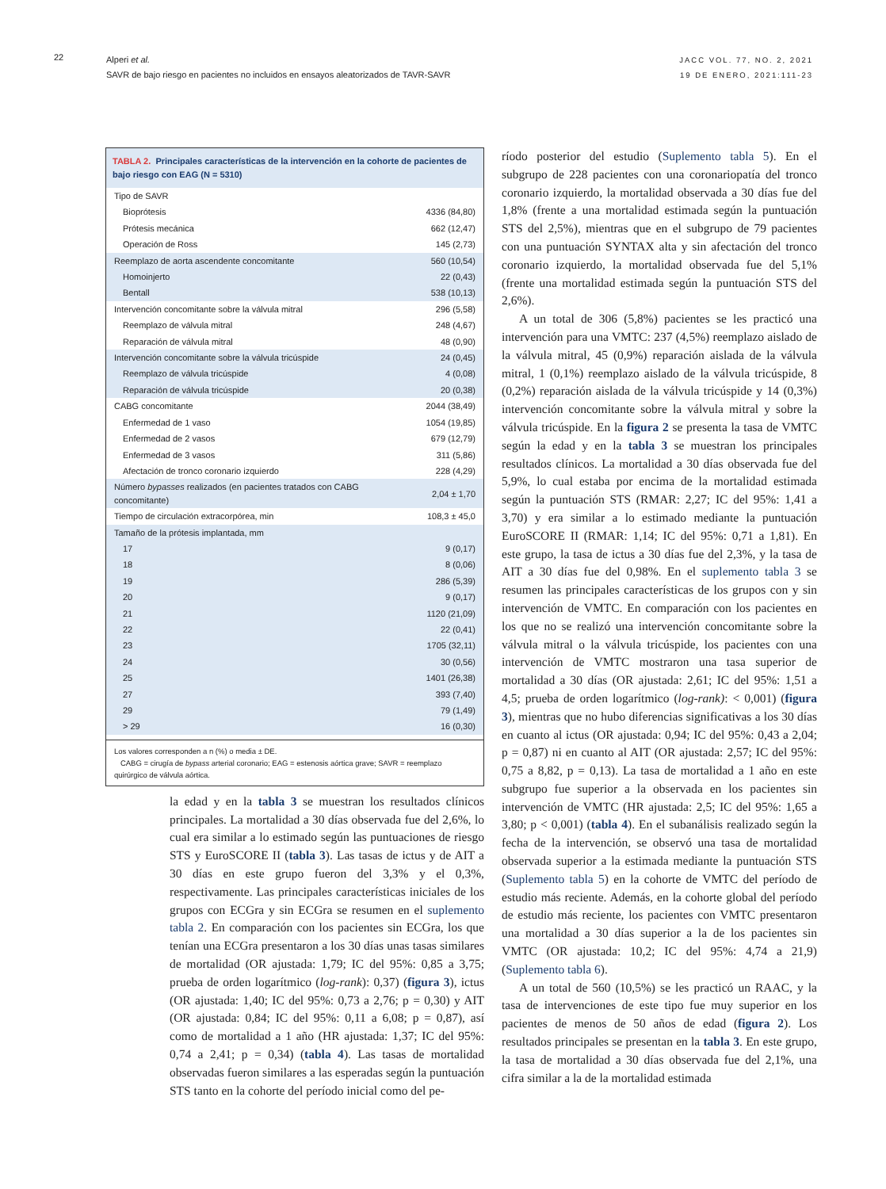22
Alperi et al.
SAVR de bajo riesgo en pacientes no incluidos en ensayos aleatorizados de TAVR-SAVR
JACC VOL. 77, NO. 2, 2021
19 DE ENERO, 2021:111-23
TABLA 2. Principales características de la intervención en la cohorte de pacientes de bajo riesgo con EAG (N = 5310)
| Tipo de SAVR | |
| Bioprótesis | 4336 (84,80) |
| Prótesis mecánica | 662 (12,47) |
| Operación de Ross | 145 (2,73) |
| Reemplazo de aorta ascendente concomitante | 560 (10,54) |
| Homoinjerto | 22 (0,43) |
| Bentall | 538 (10,13) |
| Intervención concomitante sobre la válvula mitral | 296 (5,58) |
| Reemplazo de válvula mitral | 248 (4,67) |
| Reparación de válvula mitral | 48 (0,90) |
| Intervención concomitante sobre la válvula tricúspide | 24 (0,45) |
| Reemplazo de válvula tricúspide | 4 (0,08) |
| Reparación de válvula tricúspide | 20 (0,38) |
| CABG concomitante | 2044 (38,49) |
| Enfermedad de 1 vaso | 1054 (19,85) |
| Enfermedad de 2 vasos | 679 (12,79) |
| Enfermedad de 3 vasos | 311 (5,86) |
| Afectación de tronco coronario izquierdo | 228 (4,29) |
| Número bypasses realizados (en pacientes tratados con CABG concomitante) | 2,04 ± 1,70 |
| Tiempo de circulación extracorpórea, min | 108,3 ± 45,0 |
| Tamaño de la prótesis implantada, mm | |
| 17 | 9 (0,17) |
| 18 | 8 (0,06) |
| 19 | 286 (5,39) |
| 20 | 9 (0,17) |
| 21 | 1120 (21,09) |
| 22 | 22 (0,41) |
| 23 | 1705 (32,11) |
| 24 | 30 (0,56) |
| 25 | 1401 (26,38) |
| 27 | 393 (7,40) |
| 29 | 79 (1,49) |
| > 29 | 16 (0,30) |
Los valores corresponden a n (%) o media ± DE.
CABG = cirugía de bypass arterial coronario; EAG = estenosis aórtica grave; SAVR = reemplazo quirúrgico de válvula aórtica.
la edad y en la tabla 3 se muestran los resultados clínicos principales. La mortalidad a 30 días observada fue del 2,6%, lo cual era similar a lo estimado según las puntuaciones de riesgo STS y EuroSCORE II (tabla 3). Las tasas de ictus y de AIT a 30 días en este grupo fueron del 3,3% y el 0,3%, respectivamente. Las principales características iniciales de los grupos con ECGra y sin ECGra se resumen en el suplemento tabla 2. En comparación con los pacientes sin ECGra, los que tenían una ECGra presentaron a los 30 días unas tasas similares de mortalidad (OR ajustada: 1,79; IC del 95%: 0,85 a 3,75; prueba de orden logarítmico (log-rank): 0,37) (figura 3), ictus (OR ajustada: 1,40; IC del 95%: 0,73 a 2,76; p = 0,30) y AIT (OR ajustada: 0,84; IC del 95%: 0,11 a 6,08; p = 0,87), así como de mortalidad a 1 año (HR ajustada: 1,37; IC del 95%: 0,74 a 2,41; p = 0,34) (tabla 4). Las tasas de mortalidad observadas fueron similares a las esperadas según la puntuación STS tanto en la cohorte del período inicial como del pe-
ríodo posterior del estudio (Suplemento tabla 5). En el subgrupo de 228 pacientes con una coronariopatía del tronco coronario izquierdo, la mortalidad observada a 30 días fue del 1,8% (frente a una mortalidad estimada según la puntuación STS del 2,5%), mientras que en el subgrupo de 79 pacientes con una puntuación SYNTAX alta y sin afectación del tronco coronario izquierdo, la mortalidad observada fue del 5,1% (frente una mortalidad estimada según la puntuación STS del 2,6%).
A un total de 306 (5,8%) pacientes se les practicó una intervención para una VMTC: 237 (4,5%) reemplazo aislado de la válvula mitral, 45 (0,9%) reparación aislada de la válvula mitral, 1 (0,1%) reemplazo aislado de la válvula tricúspide, 8 (0,2%) reparación aislada de la válvula tricúspide y 14 (0,3%) intervención concomitante sobre la válvula mitral y sobre la válvula tricúspide. En la figura 2 se presenta la tasa de VMTC según la edad y en la tabla 3 se muestran los principales resultados clínicos. La mortalidad a 30 días observada fue del 5,9%, lo cual estaba por encima de la mortalidad estimada según la puntuación STS (RMAR: 2,27; IC del 95%: 1,41 a 3,70) y era similar a lo estimado mediante la puntuación EuroSCORE II (RMAR: 1,14; IC del 95%: 0,71 a 1,81). En este grupo, la tasa de ictus a 30 días fue del 2,3%, y la tasa de AIT a 30 días fue del 0,98%. En el suplemento tabla 3 se resumen las principales características de los grupos con y sin intervención de VMTC. En comparación con los pacientes en los que no se realizó una intervención concomitante sobre la válvula mitral o la válvula tricúspide, los pacientes con una intervención de VMTC mostraron una tasa superior de mortalidad a 30 días (OR ajustada: 2,61; IC del 95%: 1,51 a 4,5; prueba de orden logarítmico (log-rank): < 0,001) (figura 3), mientras que no hubo diferencias significativas a los 30 días en cuanto al ictus (OR ajustada: 0,94; IC del 95%: 0,43 a 2,04; p = 0,87) ni en cuanto al AIT (OR ajustada: 2,57; IC del 95%: 0,75 a 8,82, p = 0,13). La tasa de mortalidad a 1 año en este subgrupo fue superior a la observada en los pacientes sin intervención de VMTC (HR ajustada: 2,5; IC del 95%: 1,65 a 3,80; p < 0,001) (tabla 4). En el subanálisis realizado según la fecha de la intervención, se observó una tasa de mortalidad observada superior a la estimada mediante la puntuación STS (Suplemento tabla 5) en la cohorte de VMTC del período de estudio más reciente. Además, en la cohorte global del período de estudio más reciente, los pacientes con VMTC presentaron una mortalidad a 30 días superior a la de los pacientes sin VMTC (OR ajustada: 10,2; IC del 95%: 4,74 a 21,9) (Suplemento tabla 6).
A un total de 560 (10,5%) se les practicó un RAAC, y la tasa de intervenciones de este tipo fue muy superior en los pacientes de menos de 50 años de edad (figura 2). Los resultados principales se presentan en la tabla 3. En este grupo, la tasa de mortalidad a 30 días observada fue del 2,1%, una cifra similar a la de la mortalidad estimada